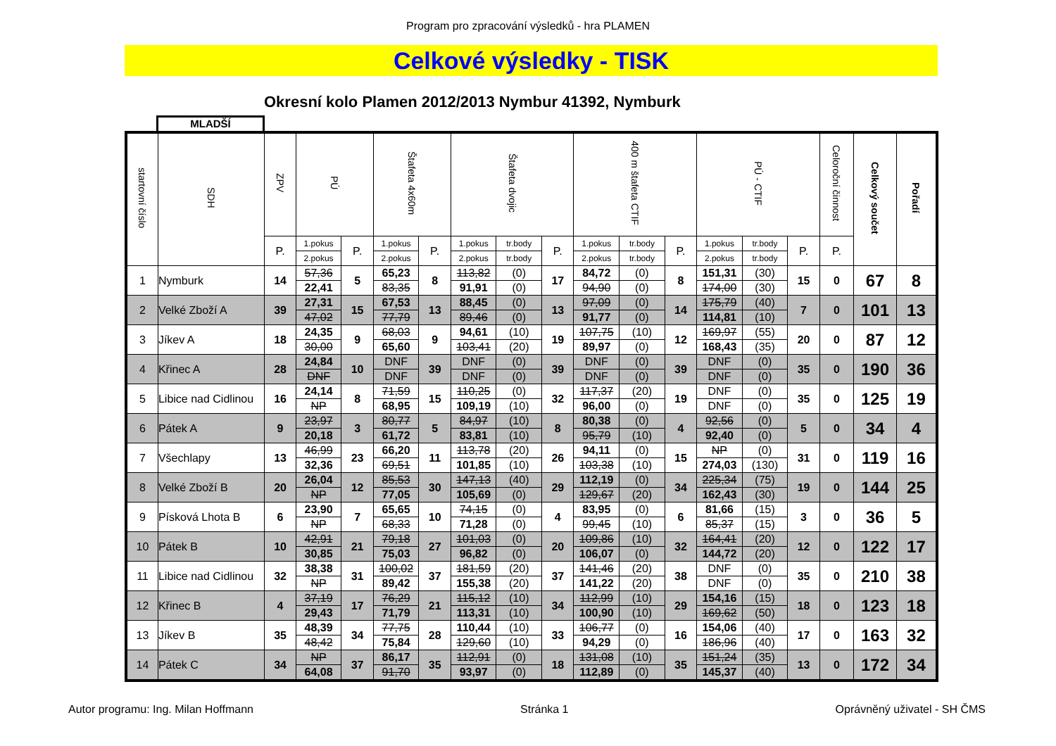Program pro zpracování výsledků - hra PLAMEN
Celkové výsledky - TISK
Okresní kolo Plamen 2012/2013 Nymbur 41392, Nymburk
MLADŠÍ
| startovní číslo | SDH | ZPV | PÚ | | Štafeta 4x60m | | Štafeta dvojic | | | 400 m štafeta CTIF | | | PÚ - CTIF | | | Celoroční činnost | Celkový součet | Pořadí |
| --- | --- | --- | --- | --- | --- | --- | --- | --- | --- | --- | --- | --- | --- | --- | --- | --- | --- | --- |
| | | P. | 1.pokus | P. | 1.pokus | P. | 1.pokus | tr.body | P. | 1.pokus | tr.body | P. | 1.pokus | tr.body | P. | P. | | |
| | | | 2.pokus | | 2.pokus | | 2.pokus | tr.body | | 2.pokus | tr.body | | 2.pokus | tr.body | | | | |
| 1 | Nymburk | 14 | 57,36 | 5 | 65,23 | 8 | 113,82 | (0) | 17 | 84,72 | (0) | 8 | 151,31 | (30) | 15 | 0 | 67 | 8 |
| | | | 22,41 | | 83,35 | | 91,91 | (0) | | 94,90 | (0) | | 174,00 | (30) | | | | |
| 2 | Velké Zboží A | 39 | 27,31 | 15 | 67,53 | 13 | 88,45 | (0) | 13 | 97,09 | (0) | 14 | 175,79 | (40) | 7 | 0 | 101 | 13 |
| | | | 47,02 | | 77,79 | | 89,46 | (0) | | 91,77 | (0) | | 114,81 | (10) | | | | |
| 3 | Jíkev A | 18 | 24,35 | 9 | 68,03 | 9 | 94,61 | (10) | 19 | 107,75 | (10) | 12 | 169,97 | (55) | 20 | 0 | 87 | 12 |
| | | | 30,00 | | 65,60 | | 103,41 | (20) | | 89,97 | (0) | | 168,43 | (35) | | | | |
| 4 | Křinec A | 28 | 24,84 | 10 | DNF | 39 | DNF | (0) | 39 | DNF | (0) | 39 | DNF | (0) | 35 | 0 | 190 | 36 |
| | | | DNF | | DNF | | DNF | (0) | | DNF | (0) | | DNF | (0) | | | | |
| 5 | Libice nad Cidlinou | 16 | 24,14 | 8 | 71,59 | 15 | 110,25 | (0) | 32 | 117,37 | (20) | 19 | DNF | (0) | 35 | 0 | 125 | 19 |
| | | | NP | | 68,95 | | 109,19 | (10) | | 96,00 | (0) | | DNF | (0) | | | | |
| 6 | Pátek A | 9 | 23,97 | 3 | 80,77 | 5 | 84,97 | (10) | 8 | 80,38 | (0) | 4 | 92,56 | (0) | 5 | 0 | 34 | 4 |
| | | | 20,18 | | 61,72 | | 83,81 | (10) | | 95,79 | (10) | | 92,40 | (0) | | | | |
| 7 | Všechlapy | 13 | 46,99 | 23 | 66,20 | 11 | 113,78 | (20) | 26 | 94,11 | (0) | 15 | NP | (0) | 31 | 0 | 119 | 16 |
| | | | 32,36 | | 69,51 | | 101,85 | (10) | | 103,38 | (10) | | 274,03 | (130) | | | | |
| 8 | Velké Zboží B | 20 | 26,04 | 12 | 85,53 | 30 | 147,13 | (40) | 29 | 112,19 | (0) | 34 | 225,34 | (75) | 19 | 0 | 144 | 25 |
| | | | NP | | 77,05 | | 105,69 | (0) | | 129,67 | (20) | | 162,43 | (30) | | | | |
| 9 | Písková Lhota B | 6 | 23,90 | 7 | 65,65 | 10 | 74,15 | (0) | 4 | 83,95 | (0) | 6 | 81,66 | (15) | 3 | 0 | 36 | 5 |
| | | | NP | | 68,33 | | 71,28 | (0) | | 99,45 | (10) | | 85,37 | (15) | | | | |
| 10 | Pátek B | 10 | 42,91 | 21 | 79,18 | 27 | 101,03 | (0) | 20 | 109,86 | (10) | 32 | 164,41 | (20) | 12 | 0 | 122 | 17 |
| | | | 30,85 | | 75,03 | | 96,82 | (0) | | 106,07 | (0) | | 144,72 | (20) | | | | |
| 11 | Libice nad Cidlinou | 32 | 38,38 | 31 | 100,02 | 37 | 181,59 | (20) | 37 | 141,46 | (20) | 38 | DNF | (0) | 35 | 0 | 210 | 38 |
| | | | NP | | 89,42 | | 155,38 | (20) | | 141,22 | (20) | | DNF | (0) | | | | |
| 12 | Křinec B | 4 | 37,19 | 17 | 76,29 | 21 | 115,12 | (10) | 34 | 112,99 | (10) | 29 | 154,16 | (15) | 18 | 0 | 123 | 18 |
| | | | 29,43 | | 71,79 | | 113,31 | (10) | | 100,90 | (10) | | 169,62 | (50) | | | | |
| 13 | Jíkev B | 35 | 48,39 | 34 | 77,75 | 28 | 110,44 | (10) | 33 | 106,77 | (0) | 16 | 154,06 | (40) | 17 | 0 | 163 | 32 |
| | | | 48,42 | | 75,84 | | 129,60 | (10) | | 94,29 | (0) | | 186,96 | (40) | | | | |
| 14 | Pátek C | 34 | NP | 37 | 86,17 | 35 | 112,91 | (0) | 18 | 131,08 | (10) | 35 | 151,24 | (35) | 13 | 0 | 172 | 34 |
| | | | 64,08 | | 91,70 | | 93,97 | (0) | | 112,89 | (0) | | 145,37 | (40) | | | | |
Autor programu: Ing. Milan Hoffmann Stránka 1 Oprávněný uživatel - SH ČMS